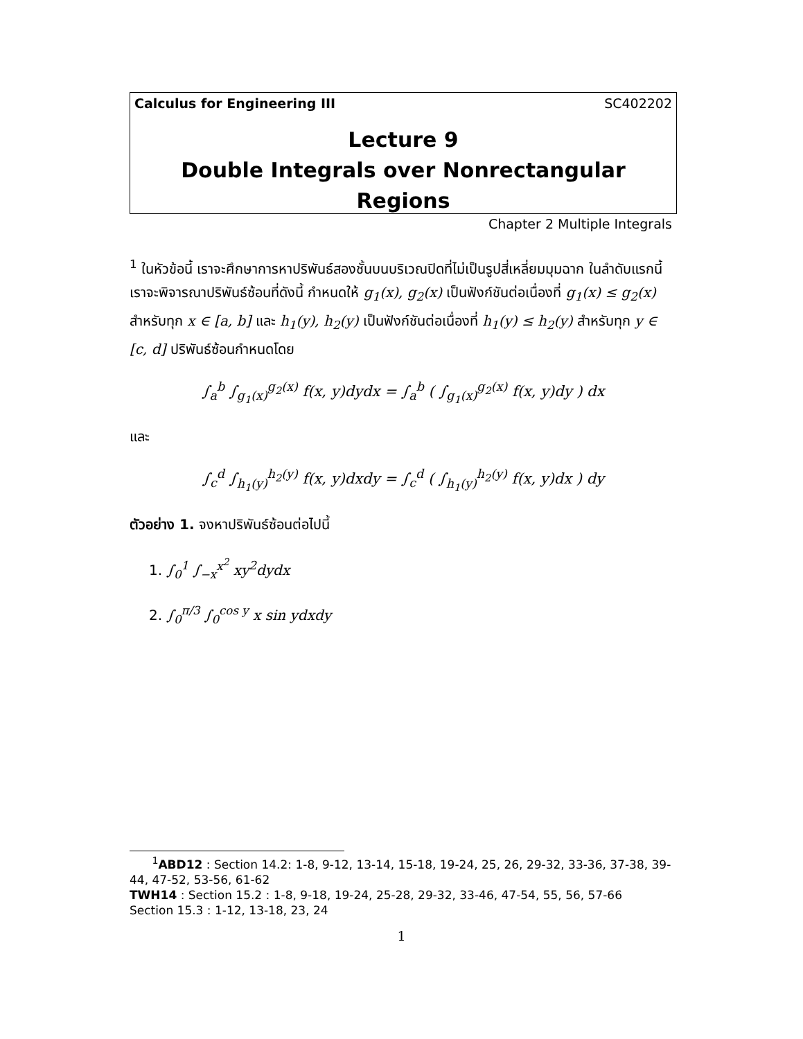Calculus for Engineering III SC402202
Lecture 9
Double Integrals over Nonrectangular Regions
Chapter 2 Multiple Integrals
<sup>1</sup> ในหัวข้อนี้ เราจะศึกษาการหาปริพันธ์สองชั้นบนบริเวณปิดที่ไม่เป็นรูปสี่เหลี่ยมมุมฉาก ในลำดับแรกนี้ เราจะพิจารณาปริพันธ์ซ้อนที่ดังนี้ กำหนดให้ g<sub>1</sub>(x), g<sub>2</sub>(x) เป็นฟังก์ชันต่อเนื่องที่ g<sub>1</sub>(x) ≤ g<sub>2</sub>(x) สำหรับทุก x ∈ [a, b] และ h<sub>1</sub>(y), h<sub>2</sub>(y) เป็นฟังก์ชันต่อเนื่องที่ h<sub>1</sub>(y) ≤ h<sub>2</sub>(y) สำหรับทุก y ∈ [c, d] ปริพันธ์ซ้อนกำหนดโดย
∫<sub>a</sub><sup>b</sup> ∫<sub>g<sub>1</sub>(x)</sub><sup>g<sub>2</sub>(x)</sup> f(x, y)dydx = ∫<sub>a</sub><sup>b</sup> ( ∫<sub>g<sub>1</sub>(x)</sub><sup>g<sub>2</sub>(x)</sup> f(x, y)dy ) dx
และ
∫<sub>c</sub><sup>d</sup> ∫<sub>h<sub>1</sub>(y)</sub><sup>h<sub>2</sub>(y)</sup> f(x, y)dxdy = ∫<sub>c</sub><sup>d</sup> ( ∫<sub>h<sub>1</sub>(y)</sub><sup>h<sub>2</sub>(y)</sup> f(x, y)dx ) dy
ตัวอย่าง 1. จงหาปริพันธ์ซ้อนต่อไปนี้
1. ∫<sub>0</sub><sup>1</sup> ∫<sub>−x</sub><sup>x<sup>2</sup></sup> xy<sup>2</sup>dydx
2. ∫<sub>0</sub><sup>π/3</sup> ∫<sub>0</sub><sup>cos y</sup> x sin ydxdy
<sup>1</sup> ABD12 : Section 14.2: 1-8, 9-12, 13-14, 15-18, 19-24, 25, 26, 29-32, 33-36, 37-38, 39-44, 47-52, 53-56, 61-62
TWH14 : Section 15.2 : 1-8, 9-18, 19-24, 25-28, 29-32, 33-46, 47-54, 55, 56, 57-66
Section 15.3 : 1-12, 13-18, 23, 24
1